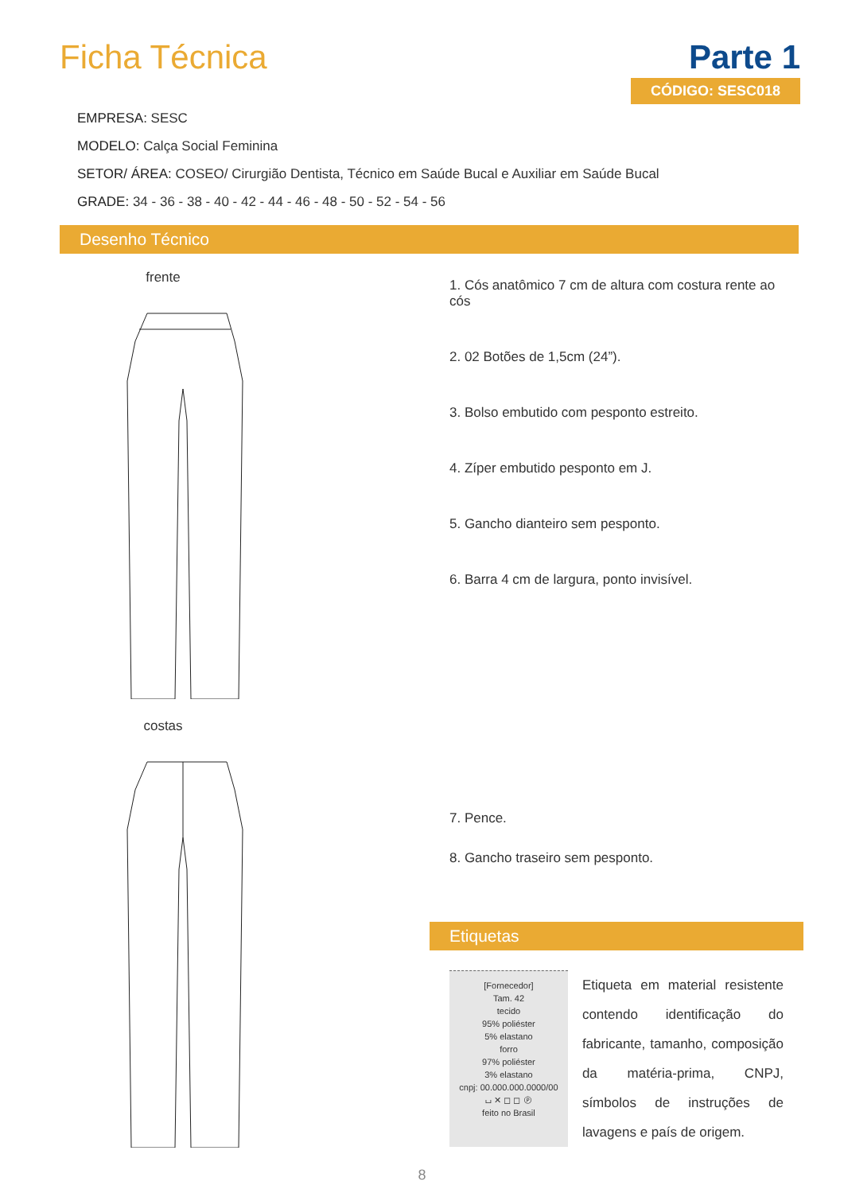Ficha Técnica Parte 1
CÓDIGO: SESC018
EMPRESA: SESC
MODELO: Calça Social Feminina
SETOR/ ÁREA: COSEO/ Cirurgião Dentista, Técnico em Saúde Bucal e Auxiliar em Saúde Bucal
GRADE: 34 - 36 - 38 - 40 - 42 - 44 - 46 - 48 - 50 - 52 - 54 - 56
Desenho Técnico
frente
costas
1. Cós anatômico 7 cm de altura com costura rente ao cós
2. 02 Botões de 1,5cm (24”).
3. Bolso embutido com pesponto estreito.
4. Zíper embutido pesponto em J.
5. Gancho dianteiro sem pesponto.
6. Barra 4 cm de largura, ponto invisível.
7. Pence.
8. Gancho traseiro sem pesponto.
Etiquetas
[Fornecedor]
Tam. 42
tecido
95% poliéster
5% elastano
forro
97% poliéster
3% elastano
cnpj: 00.000.000.0000/00
⌴ ✕ ◻ ◻ Ⓟ
feito no Brasil
Etiqueta em material resistente contendo identificação do fabricante, tamanho, composição da matéria-prima, CNPJ, símbolos de instruções de lavagens e país de origem.
8